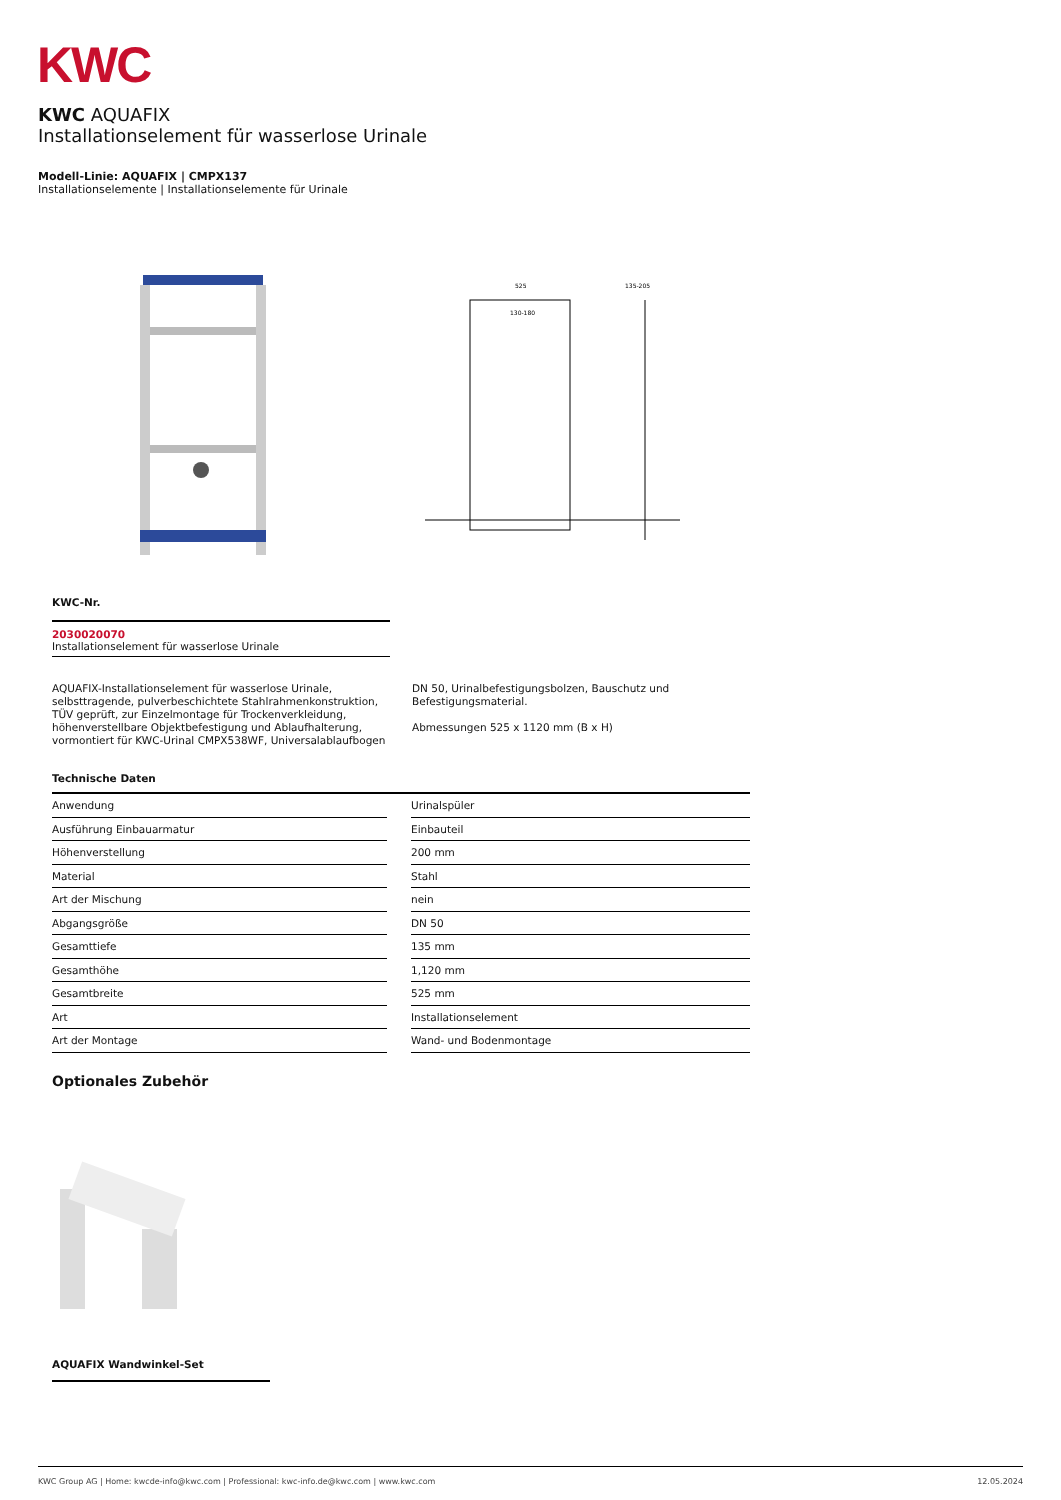KWC
KWC AQUAFIX
Installationselement für wasserlose Urinale
Modell-Linie: AQUAFIX | CMPX137
Installationselemente | Installationselemente für Urinale
525
135-205
130-180
KWC-Nr.
2030020070
Installationselement für wasserlose Urinale
AQUAFIX-Installationselement für wasserlose Urinale, selbsttragende, pulverbeschichtete Stahlrahmenkonstruktion, TÜV geprüft, zur Einzelmontage für Trockenverkleidung, höhenverstellbare Objektbefestigung und Ablaufhalterung, vormontiert für KWC-Urinal CMPX538WF, Universalablaufbogen
DN 50, Urinalbefestigungsbolzen, Bauschutz und Befestigungsmaterial.
Abmessungen 525 x 1120 mm (B x H)
Technische Daten
| Anwendung | | Urinalspüler |
| Ausführung Einbauarmatur | | Einbauteil |
| Höhenverstellung | | 200 mm |
| Material | | Stahl |
| Art der Mischung | | nein |
| Abgangsgröße | | DN 50 |
| Gesamttiefe | | 135 mm |
| Gesamthöhe | | 1,120 mm |
| Gesamtbreite | | 525 mm |
| Art | | Installationselement |
| Art der Montage | | Wand- und Bodenmontage |
Optionales Zubehör
AQUAFIX Wandwinkel-Set
KWC Group AG | Home: kwcde-info@kwc.com | Professional: kwc-info.de@kwc.com | www.kwc.com 12.05.2024